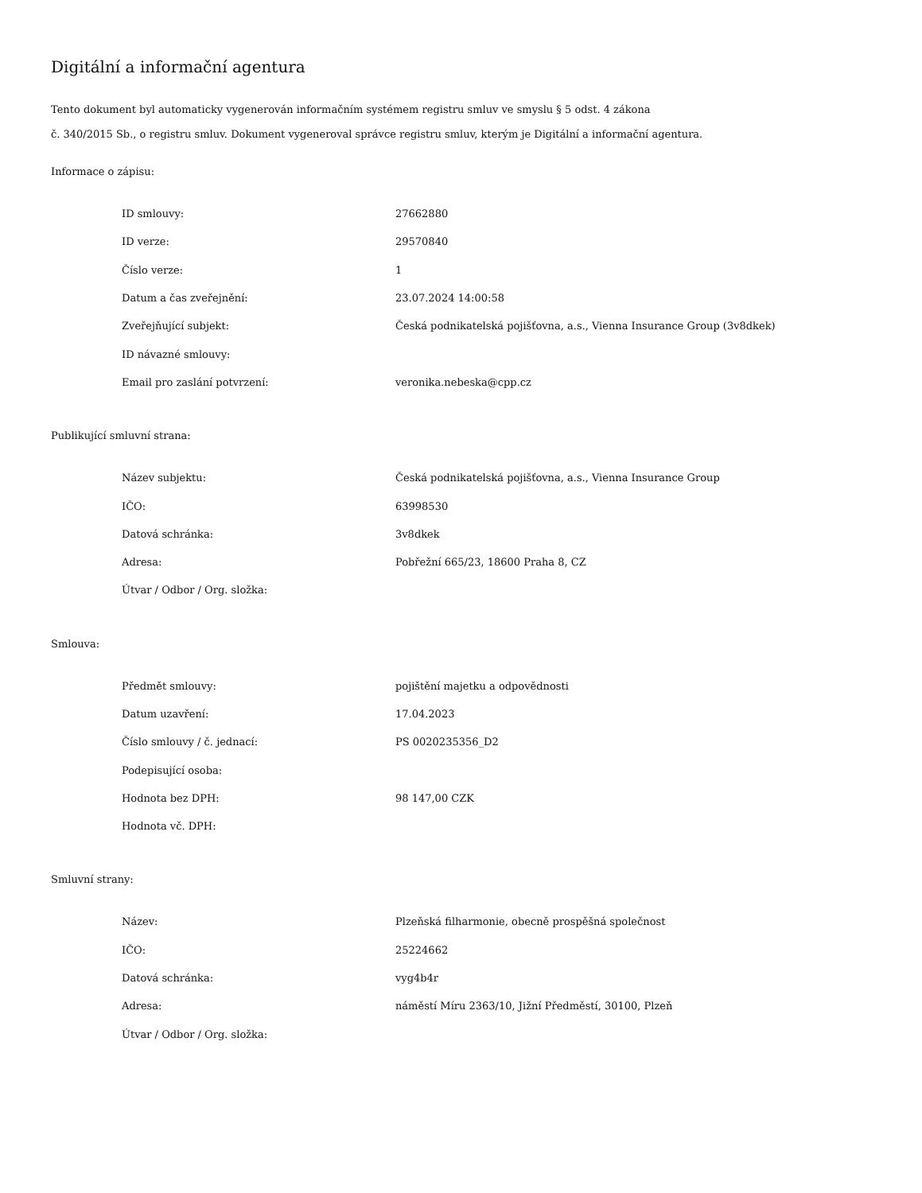Digitální a informační agentura
Tento dokument byl automaticky vygenerován informačním systémem registru smluv ve smyslu § 5 odst. 4 zákona
č. 340/2015 Sb., o registru smluv. Dokument vygeneroval správce registru smluv, kterým je Digitální a informační agentura.
Informace o zápisu:
| ID smlouvy: | 27662880 |
| ID verze: | 29570840 |
| Číslo verze: | 1 |
| Datum a čas zveřejnění: | 23.07.2024 14:00:58 |
| Zveřejňující subjekt: | Česká podnikatelská pojišťovna, a.s., Vienna Insurance Group (3v8dkek) |
| ID návazné smlouvy: | |
| Email pro zaslání potvrzení: | veronika.nebeska@cpp.cz |
Publikující smluvní strana:
| Název subjektu: | Česká podnikatelská pojišťovna, a.s., Vienna Insurance Group |
| IČO: | 63998530 |
| Datová schránka: | 3v8dkek |
| Adresa: | Pobřežní 665/23, 18600 Praha 8, CZ |
| Útvar / Odbor / Org. složka: | |
Smlouva:
| Předmět smlouvy: | pojištění majetku a odpovědnosti |
| Datum uzavření: | 17.04.2023 |
| Číslo smlouvy / č. jednací: | PS 0020235356_D2 |
| Podepisující osoba: | |
| Hodnota bez DPH: | 98 147,00 CZK |
| Hodnota vč. DPH: | |
Smluvní strany:
| Název: | Plzeňská filharmonie, obecně prospěšná společnost |
| IČO: | 25224662 |
| Datová schránka: | vyg4b4r |
| Adresa: | náměstí Míru 2363/10, Jižní Předměstí, 30100, Plzeň |
| Útvar / Odbor / Org. složka: | |